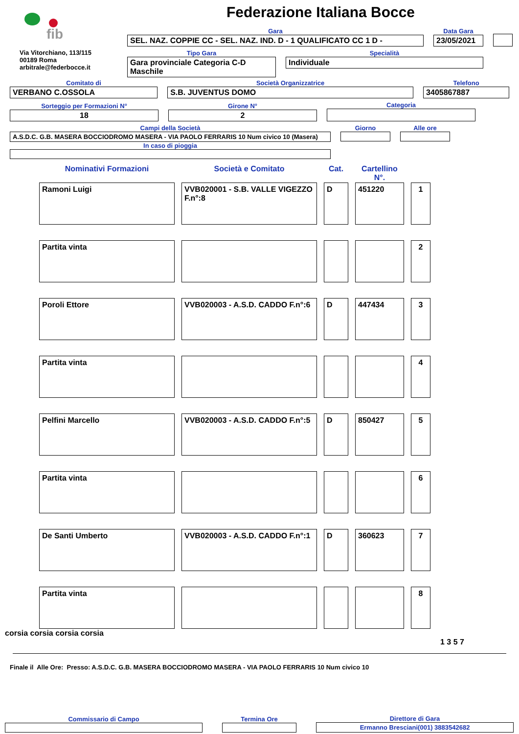fib
Via Vitorchiano, 113/115
00189 Roma
arbitrale@federbocce.it
Federazione Italiana Bocce
Gara
SEL. NAZ. COPPIE CC - SEL. NAZ. IND. D - 1 QUALIFICATO CC 1 D -
Data Gara
23/05/2021
Tipo Gara
Gara provinciale Categoria C-D Maschile
Specialità
Individuale
Comitato di
VERBANO C.OSSOLA
Società Organizzatrice
S.B. JUVENTUS DOMO
Telefono
3405867887
Sorteggio per Formazioni N°
18
Girone N°
2
Categoria
Campi della Società
A.S.D.C. G.B. MASERA BOCCIODROMO MASERA - VIA PAOLO FERRARIS 10 Num civico 10 (Masera)
In caso di pioggia
Giorno Alle ore
| Nominativi Formazioni | Società e Comitato | Cat. | Cartellino N°. | |
| Ramoni Luigi | VVB020001 - S.B. VALLE VIGEZZO F.n°:8 | D | 451220 | 1 |
| Partita vinta | | | | 2 |
| Poroli Ettore | VVB020003 - A.S.D. CADDO F.n°:6 | D | 447434 | 3 |
| Partita vinta | | | | 4 |
| Pelfini Marcello | VVB020003 - A.S.D. CADDO F.n°:5 | D | 850427 | 5 |
| Partita vinta | | | | 6 |
| De Santi Umberto | VVB020003 - A.S.D. CADDO F.n°:1 | D | 360623 | 7 |
| Partita vinta | | | | 8 |
corsia corsia corsia corsia
1 3 5 7
Finale il Alle Ore: Presso: A.S.D.C. G.B. MASERA BOCCIODROMO MASERA - VIA PAOLO FERRARIS 10 Num civico 10
Commissario di Campo
Termina Ore
Direttore di Gara
Ermanno Bresciani(001) 3883542682